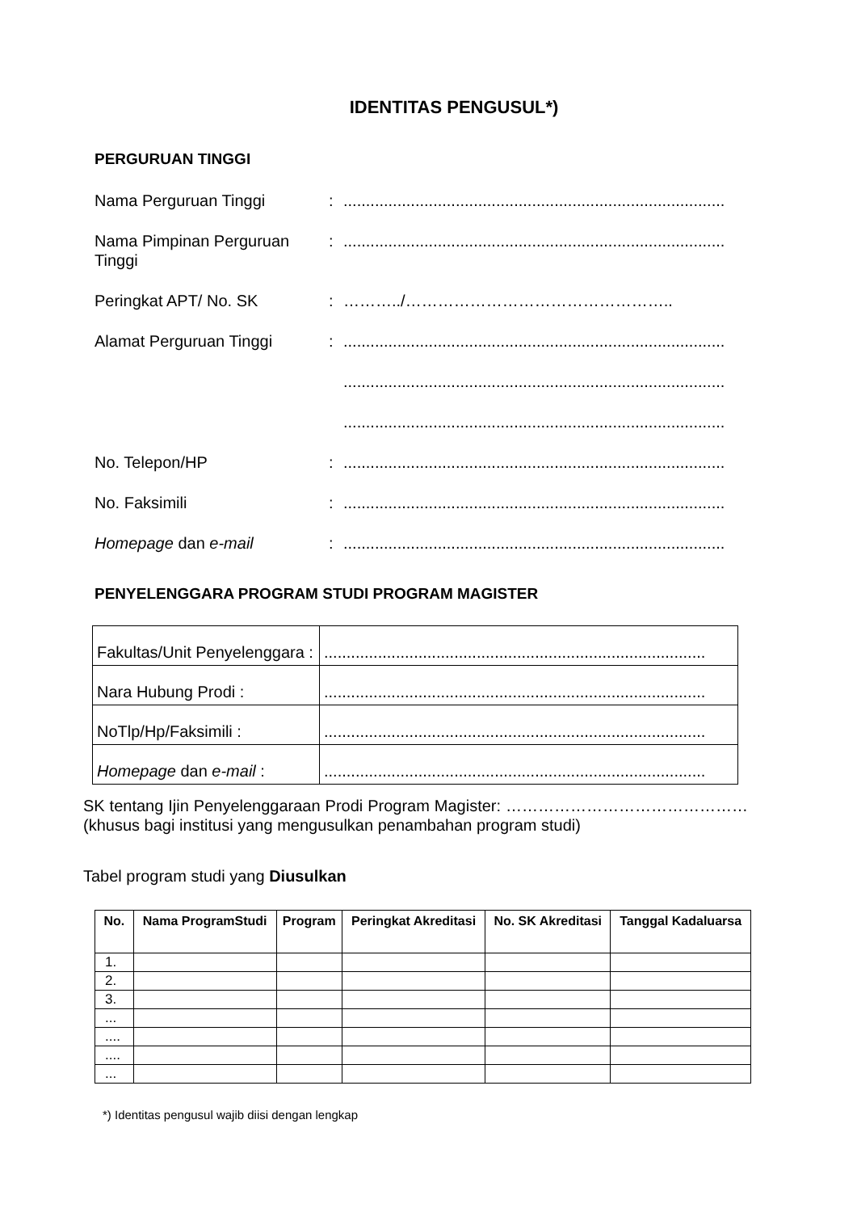IDENTITAS PENGUSUL*)
PERGURUAN TINGGI
Nama Perguruan Tinggi : .....................................................................................
Nama Pimpinan Perguruan Tinggi
: .....................................................................................
Peringkat APT/ No. SK : ………../…………………………………………..
Alamat Perguruan Tinggi : .....................................................................................
.....................................................................................
.....................................................................................
No. Telepon/HP : .....................................................................................
No. Faksimili : .....................................................................................
Homepage dan e-mail : .....................................................................................
PENYELENGGARA PROGRAM STUDI PROGRAM MAGISTER
| Fakultas/Unit Penyelenggara : | ..................................................................................... |
| Nara Hubung Prodi : | ..................................................................................... |
| NoTlp/Hp/Faksimili : | ..................................................................................... |
| Homepage dan e-mail : | ..................................................................................... |
SK tentang Ijin Penyelenggaraan Prodi Program Magister: ………………………………………(khusus bagi institusi yang mengusulkan penambahan program studi)
Tabel program studi yang Diusulkan
| No. | Nama ProgramStudi | Program | Peringkat Akreditasi | No. SK Akreditasi | Tanggal Kadaluarsa |
| --- | --- | --- | --- | --- | --- |
| 1. | | | | | |
| 2. | | | | | |
| 3. | | | | | |
| ... | | | | | |
| .... | | | | | |
| .... | | | | | |
| ... | | | | | |
*) Identitas pengusul wajib diisi dengan lengkap